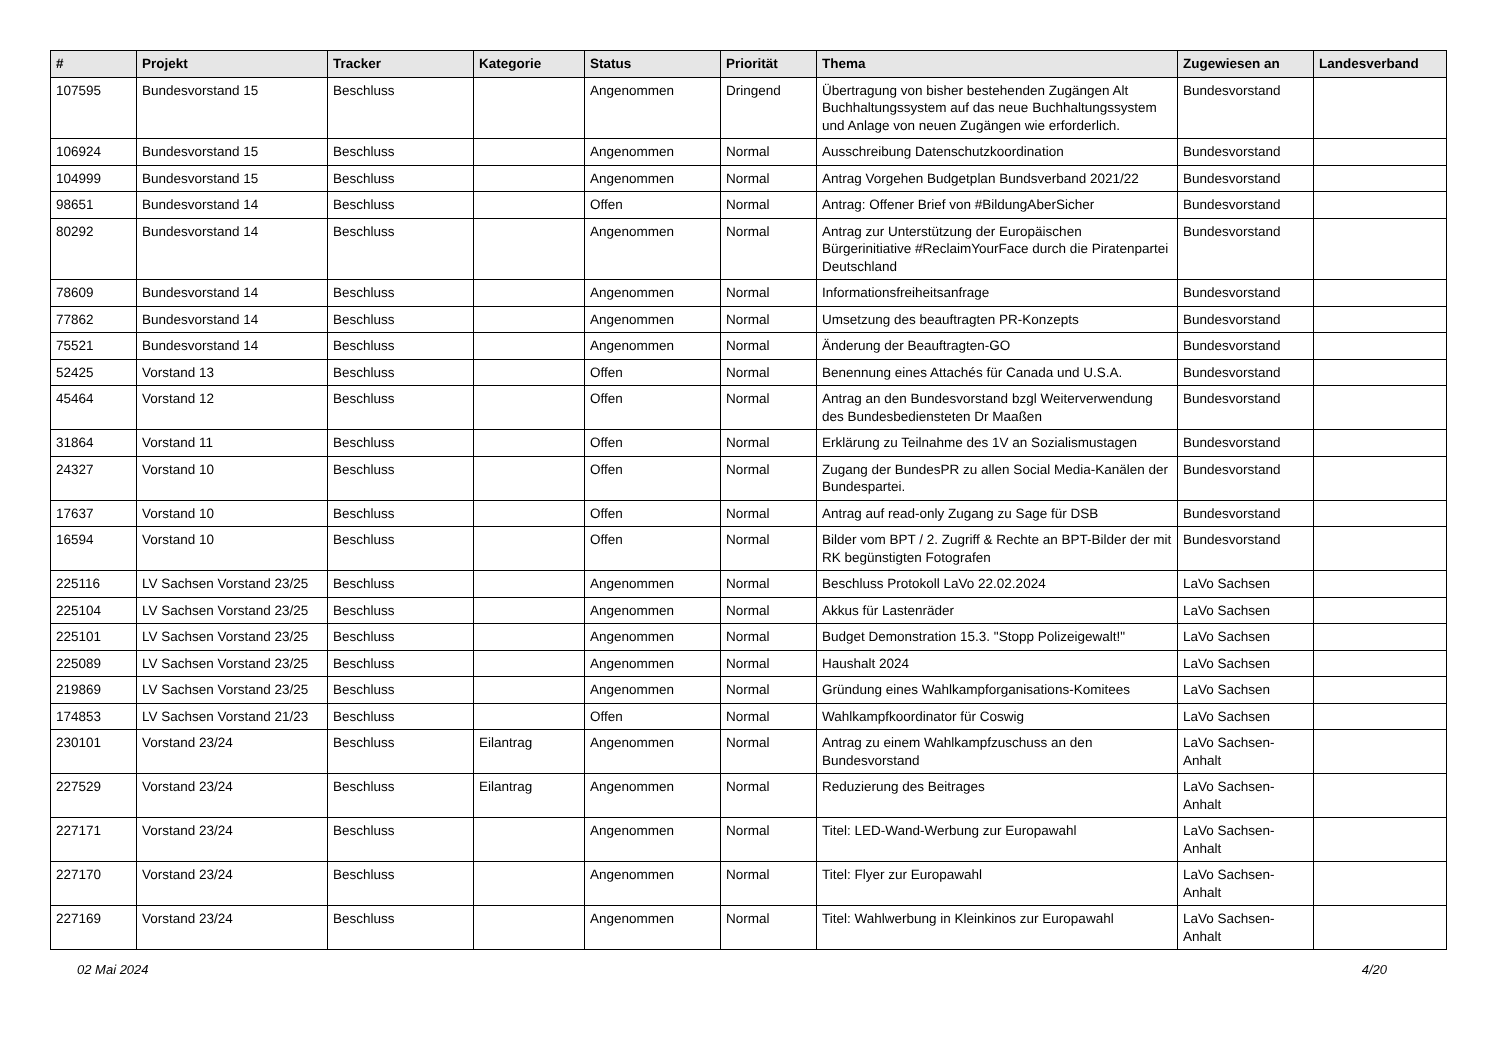| # | Projekt | Tracker | Kategorie | Status | Priorität | Thema | Zugewiesen an | Landesverband |
| --- | --- | --- | --- | --- | --- | --- | --- | --- |
| 107595 | Bundesvorstand 15 | Beschluss | | Angenommen | Dringend | Übertragung von bisher bestehenden Zugängen Alt Buchhaltungssystem auf das neue Buchhaltungssystem und Anlage von neuen Zugängen wie erforderlich. | Bundesvorstand | |
| 106924 | Bundesvorstand 15 | Beschluss | | Angenommen | Normal | Ausschreibung Datenschutzkoordination | Bundesvorstand | |
| 104999 | Bundesvorstand 15 | Beschluss | | Angenommen | Normal | Antrag Vorgehen Budgetplan Bundsverband 2021/22 | Bundesvorstand | |
| 98651 | Bundesvorstand 14 | Beschluss | | Offen | Normal | Antrag: Offener Brief von #BildungAberSicher | Bundesvorstand | |
| 80292 | Bundesvorstand 14 | Beschluss | | Angenommen | Normal | Antrag zur Unterstützung der Europäischen Bürgerinitiative #ReclaimYourFace durch die Piratenpartei Deutschland | Bundesvorstand | |
| 78609 | Bundesvorstand 14 | Beschluss | | Angenommen | Normal | Informationsfreiheitsanfrage | Bundesvorstand | |
| 77862 | Bundesvorstand 14 | Beschluss | | Angenommen | Normal | Umsetzung des beauftragten PR-Konzepts | Bundesvorstand | |
| 75521 | Bundesvorstand 14 | Beschluss | | Angenommen | Normal | Änderung der Beauftragten-GO | Bundesvorstand | |
| 52425 | Vorstand 13 | Beschluss | | Offen | Normal | Benennung eines Attachés für Canada und U.S.A. | Bundesvorstand | |
| 45464 | Vorstand 12 | Beschluss | | Offen | Normal | Antrag an den Bundesvorstand bzgl Weiterverwendung des Bundesbediensteten Dr Maaßen | Bundesvorstand | |
| 31864 | Vorstand 11 | Beschluss | | Offen | Normal | Erklärung zu Teilnahme des 1V an Sozialismustagen | Bundesvorstand | |
| 24327 | Vorstand 10 | Beschluss | | Offen | Normal | Zugang der BundesPR zu allen Social Media-Kanälen der Bundespartei. | Bundesvorstand | |
| 17637 | Vorstand 10 | Beschluss | | Offen | Normal | Antrag auf read-only Zugang zu Sage für DSB | Bundesvorstand | |
| 16594 | Vorstand 10 | Beschluss | | Offen | Normal | Bilder vom BPT / 2. Zugriff & Rechte an BPT-Bilder der mit RK begünstigten Fotografen | Bundesvorstand | |
| 225116 | LV Sachsen Vorstand 23/25 | Beschluss | | Angenommen | Normal | Beschluss Protokoll LaVo 22.02.2024 | LaVo Sachsen | |
| 225104 | LV Sachsen Vorstand 23/25 | Beschluss | | Angenommen | Normal | Akkus für Lastenräder | LaVo Sachsen | |
| 225101 | LV Sachsen Vorstand 23/25 | Beschluss | | Angenommen | Normal | Budget Demonstration 15.3. "Stopp Polizeigewalt!" | LaVo Sachsen | |
| 225089 | LV Sachsen Vorstand 23/25 | Beschluss | | Angenommen | Normal | Haushalt 2024 | LaVo Sachsen | |
| 219869 | LV Sachsen Vorstand 23/25 | Beschluss | | Angenommen | Normal | Gründung eines Wahlkampforganisations-Komitees | LaVo Sachsen | |
| 174853 | LV Sachsen Vorstand 21/23 | Beschluss | | Offen | Normal | Wahlkampfkoordinator für Coswig | LaVo Sachsen | |
| 230101 | Vorstand 23/24 | Beschluss | Eilantrag | Angenommen | Normal | Antrag zu einem Wahlkampfzuschuss an den Bundesvorstand | LaVo Sachsen-Anhalt | |
| 227529 | Vorstand 23/24 | Beschluss | Eilantrag | Angenommen | Normal | Reduzierung des Beitrages | LaVo Sachsen-Anhalt | |
| 227171 | Vorstand 23/24 | Beschluss | | Angenommen | Normal | Titel: LED-Wand-Werbung zur Europawahl | LaVo Sachsen-Anhalt | |
| 227170 | Vorstand 23/24 | Beschluss | | Angenommen | Normal | Titel: Flyer zur Europawahl | LaVo Sachsen-Anhalt | |
| 227169 | Vorstand 23/24 | Beschluss | | Angenommen | Normal | Titel: Wahlwerbung in Kleinkinos zur Europawahl | LaVo Sachsen-Anhalt | |
02 Mai 2024 4/20